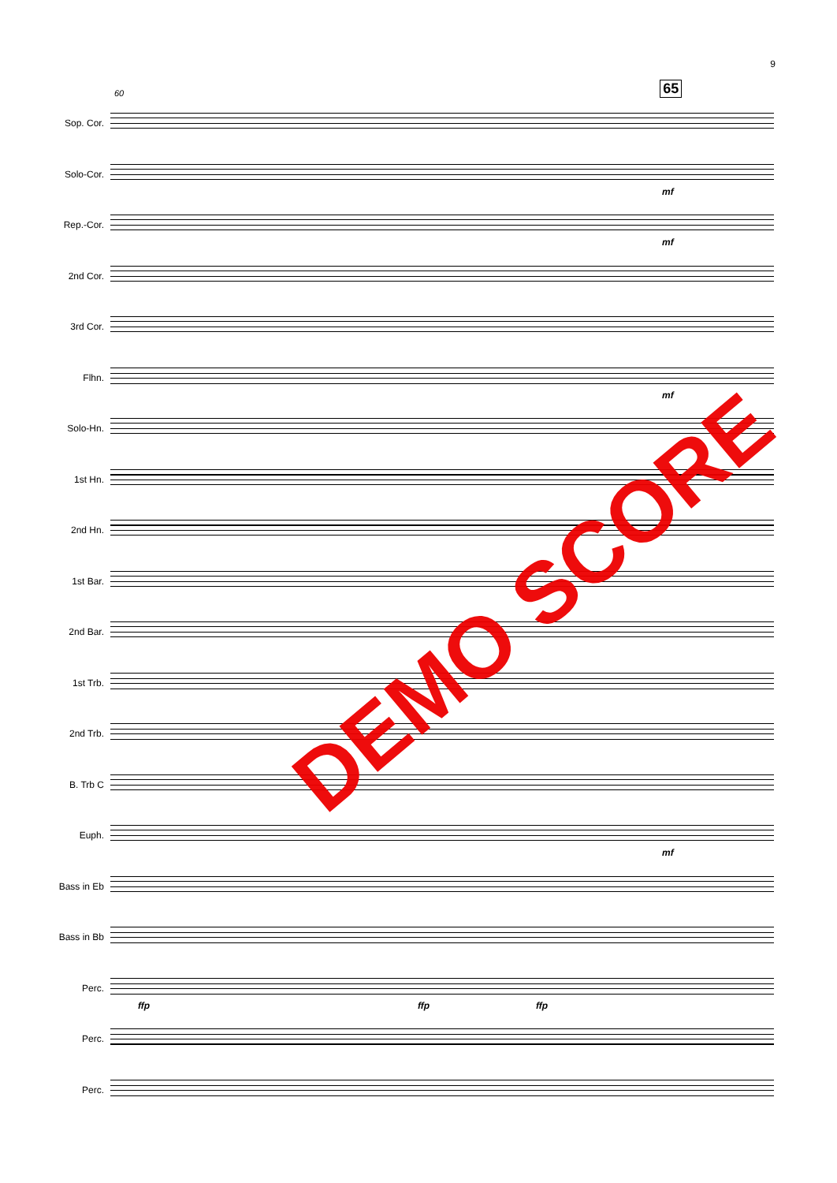9
60 65
Sop. Cor.
Solo-Cor.
mf
Rep.-Cor.
mf
2nd Cor.
3rd Cor.
Flhn.
mf
Solo-Hn.
1st Hn.
2nd Hn.
1st Bar.
2nd Bar.
1st Trb.
2nd Trb.
B. Trb C
Euph.
mf
Bass in Eb
Bass in Bb
Perc.
ffp ffp ffp
Perc.
Perc.
DEMO SCORE